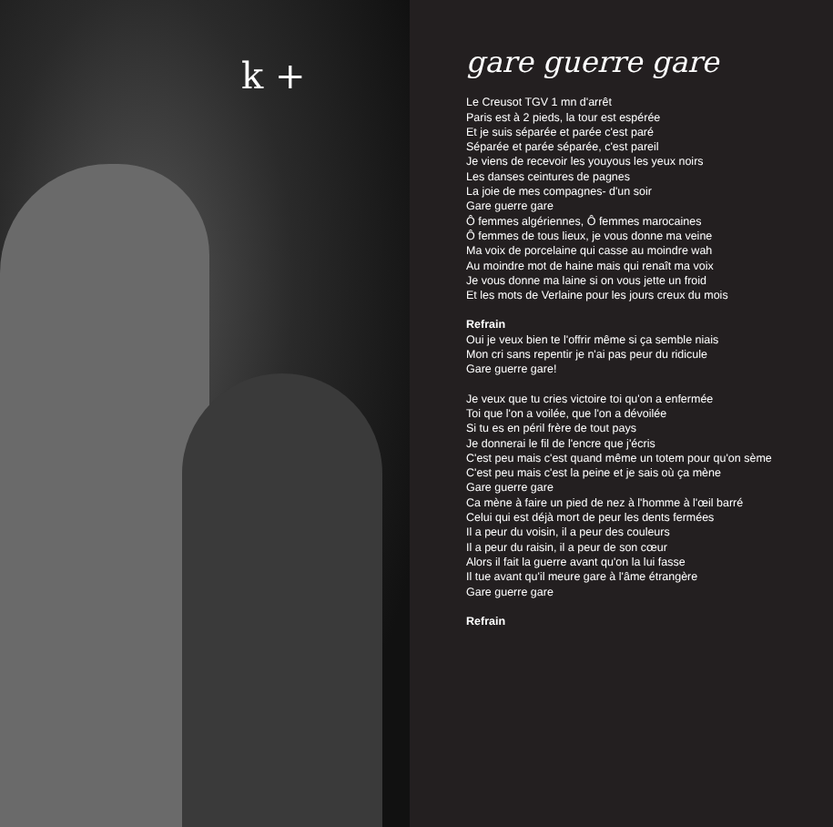k +
gare guerre gare
Le Creusot TGV 1 mn d'arrêt
Paris est à 2 pieds, la tour est espérée
Et je suis séparée et parée c'est paré
Séparée et parée séparée, c'est pareil
Je viens de recevoir les youyous les yeux noirs
Les danses ceintures de pagnes
La joie de mes compagnes- d'un soir
Gare guerre gare
Ô femmes algériennes, Ô femmes marocaines
Ô femmes de tous lieux, je vous donne ma veine
Ma voix de porcelaine qui casse au moindre wah
Au moindre mot de haine mais qui renaît ma voix
Je vous donne ma laine si on vous jette un froid
Et les mots de Verlaine pour les jours creux du mois
Refrain
Oui je veux bien te l'offrir même si ça semble niais
Mon cri sans repentir je n'ai pas peur du ridicule
Gare guerre gare!
Je veux que tu cries victoire toi qu'on a enfermée
Toi que l'on a voilée, que l'on a dévoilée
Si tu es en péril frère de tout pays
Je donnerai le fil de l'encre que j'écris
C'est peu mais c'est quand même un totem pour qu'on sème
C'est peu mais c'est la peine et je sais où ça mène
Gare guerre gare
Ca mène à faire un pied de nez à l'homme à l'œil barré
Celui qui est déjà mort de peur les dents fermées
Il a peur du voisin, il a peur des couleurs
Il a peur du raisin, il a peur de son cœur
Alors il fait la guerre avant qu'on la lui fasse
Il tue avant qu'il meure gare à l'âme étrangère
Gare guerre gare
Refrain